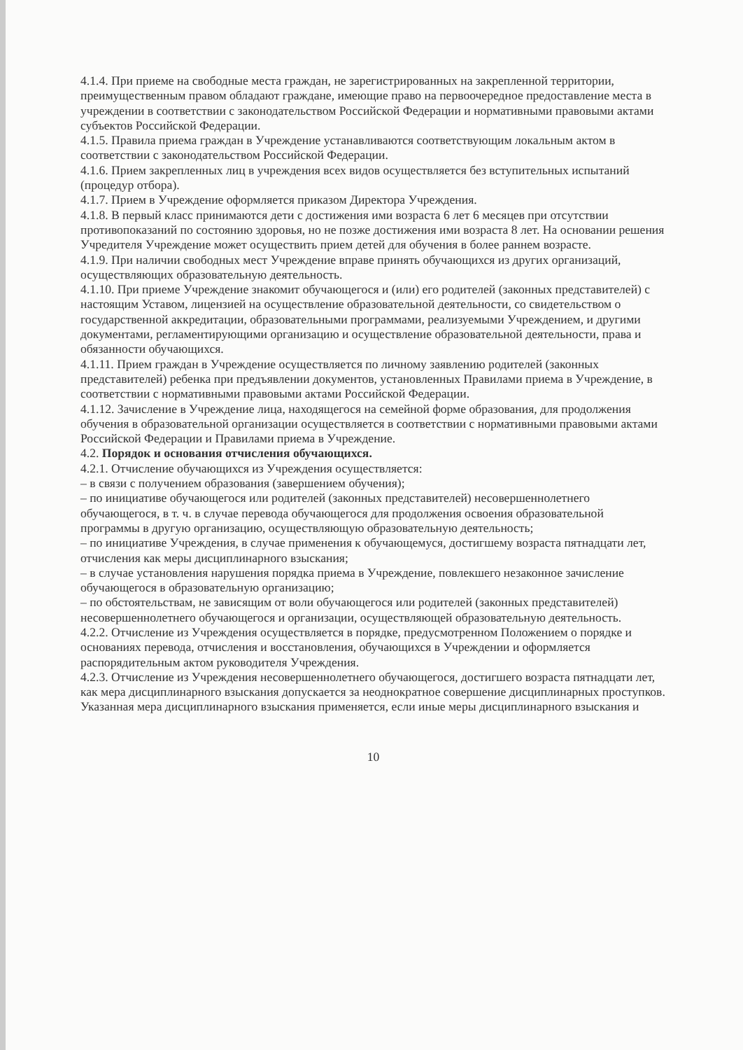4.1.4. При приеме на свободные места граждан, не зарегистрированных на закрепленной территории, преимущественным правом обладают граждане, имеющие право на первоочередное предоставление места в учреждении в соответствии с законодательством Российской Федерации и нормативными правовыми актами субъектов Российской Федерации.
4.1.5. Правила приема граждан в Учреждение устанавливаются соответствующим локальным актом в соответствии с законодательством Российской Федерации.
4.1.6. Прием закрепленных лиц в учреждения всех видов осуществляется без вступительных испытаний (процедур отбора).
4.1.7. Прием в Учреждение оформляется приказом Директора Учреждения.
4.1.8. В первый класс принимаются дети с достижения ими возраста 6 лет 6 месяцев при отсутствии противопоказаний по состоянию здоровья, но не позже достижения ими возраста 8 лет. На основании решения Учредителя Учреждение может осуществить прием детей для обучения в более раннем возрасте.
4.1.9. При наличии свободных мест Учреждение вправе принять обучающихся из других организаций, осуществляющих образовательную деятельность.
4.1.10. При приеме Учреждение знакомит обучающегося и (или) его родителей (законных представителей) с настоящим Уставом, лицензией на осуществление образовательной деятельности, со свидетельством о государственной аккредитации, образовательными программами, реализуемыми Учреждением, и другими документами, регламентирующими организацию и осуществление образовательной деятельности, права и обязанности обучающихся.
4.1.11. Прием граждан в Учреждение осуществляется по личному заявлению родителей (законных представителей) ребенка при предъявлении документов, установленных Правилами приема в Учреждение, в соответствии с нормативными правовыми актами Российской Федерации.
4.1.12. Зачисление в Учреждение лица, находящегося на семейной форме образования, для продолжения обучения в образовательной организации осуществляется в соответствии с нормативными правовыми актами Российской Федерации и Правилами приема в Учреждение.
4.2. Порядок и основания отчисления обучающихся.
4.2.1. Отчисление обучающихся из Учреждения осуществляется:
– в связи с получением образования (завершением обучения);
– по инициативе обучающегося или родителей (законных представителей) несовершеннолетнего обучающегося, в т. ч. в случае перевода обучающегося для продолжения освоения образовательной программы в другую организацию, осуществляющую образовательную деятельность;
– по инициативе Учреждения, в случае применения к обучающемуся, достигшему возраста пятнадцати лет, отчисления как меры дисциплинарного взыскания;
– в случае установления нарушения порядка приема в Учреждение, повлекшего незаконное зачисление обучающегося в образовательную организацию;
– по обстоятельствам, не зависящим от воли обучающегося или родителей (законных представителей) несовершеннолетнего обучающегося и организации, осуществляющей образовательную деятельность.
4.2.2. Отчисление из Учреждения осуществляется в порядке, предусмотренном Положением о порядке и основаниях перевода, отчисления и восстановления, обучающихся в Учреждении и оформляется распорядительным актом руководителя Учреждения.
4.2.3. Отчисление из Учреждения несовершеннолетнего обучающегося, достигшего возраста пятнадцати лет, как мера дисциплинарного взыскания допускается за неоднократное совершение дисциплинарных проступков. Указанная мера дисциплинарного взыскания применяется, если иные меры дисциплинарного взыскания и
10